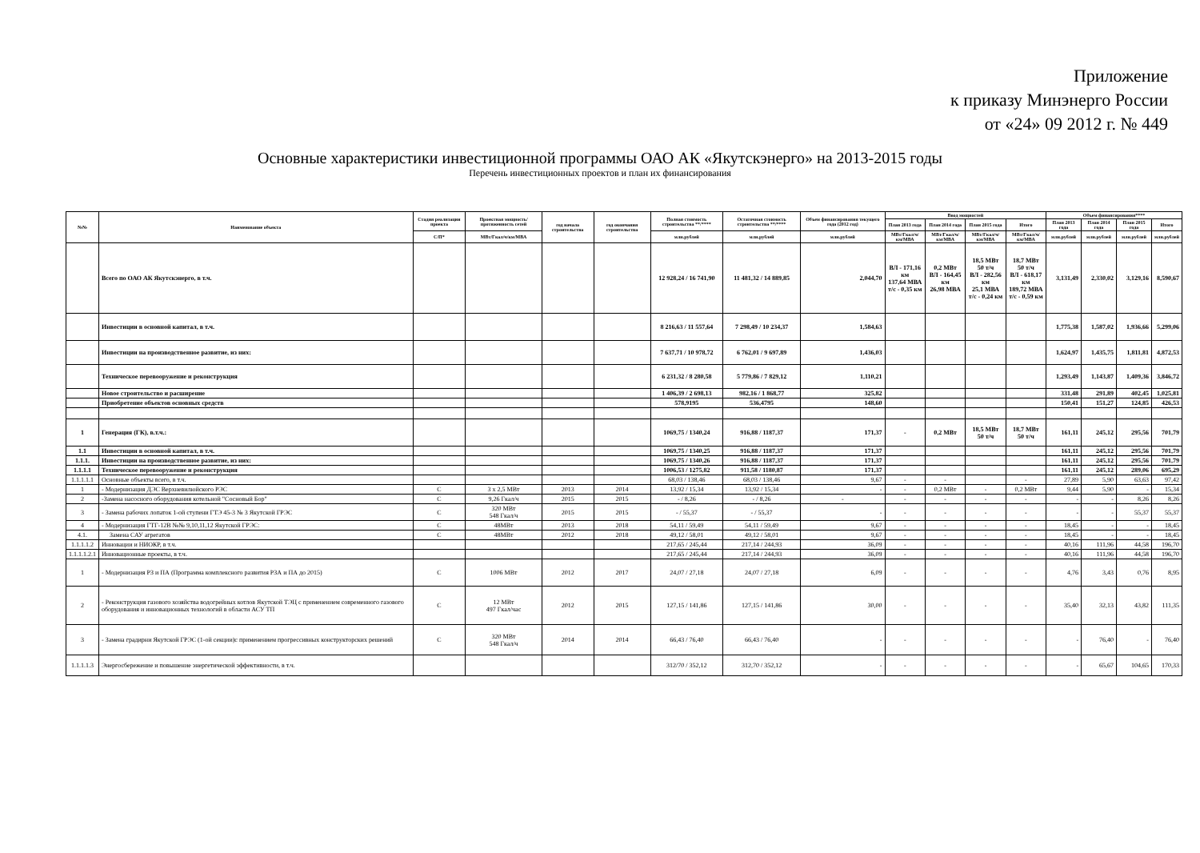Приложение
к приказу Минэнерго России
от «24» 09 2012 г. № 449
Основные характеристики инвестиционной программы ОАО АК «Якутскэнерго» на 2013-2015 годы
Перечень инвестиционных проектов и план их финансирования
| №№ | Наименование объекта | Стадия реализации проекта | Проектная мощность/ протяженность сетей | год начала строительства | год окончания строительства | Полная стоимость строительства **/**** | Остаточная стоимость строительства **/**** | Объем финансирования текущего года (2012 год) | Ввод мощностей | | | | Объем финансирования**** | | | |
| --- | --- | --- | --- | --- | --- | --- | --- | --- | --- | --- | --- | --- | --- | --- | --- | --- |
| | | | | | | | | | План 2013 года | План 2014 года | План 2015 года | Итого | План 2013 года | План 2014 года | План 2015 года | Итого |
| | | С/П* | МВт/Гкал/ч/км/МВА | | | млн.рублей | млн.рублей | млн.рублей | МВт/Гкал/ч/км/МВА | МВт/Гкал/ч/км/МВА | МВт/Гкал/ч/км/МВА | МВт/Гкал/ч/км/МВА | млн.рублей | млн.рублей | млн.рублей | млн.рублей |
| | Всего по ОАО АК Якутскэнерго, в т.ч. | | | | | 12 928,24 / 16 741,90 | 11 481,32 / 14 889,85 | 2,044,70 | ВЛ - 171,16 км 137,64 МВА т/с - 0,35 км | 0,2 МВт ВЛ - 164,45 км 26,98 МВА | 18,5 МВт 50 т/ч ВЛ - 282,56 км 25,1 МВА т/с - 0,24 км | 18,7 МВт 50 т/ч ВЛ - 618,17 км 189,72 МВА т/с - 0,59 км | 3,131,49 | 2,330,02 | 3,129,16 | 8,590,67 |
| | Инвестиции в основной капитал, в т.ч. | | | | | 8 216,63 / 11 557,64 | 7 298,49 / 10 234,37 | 1,584,63 | | | | | 1,775,38 | 1,587,02 | 1,936,66 | 5,299,06 |
| | Инвестиции на производственное развитие, из них: | | | | | 7 637,71 / 10 978,72 | 6 762,01 / 9 697,89 | 1,436,03 | | | | | 1,624,97 | 1,435,75 | 1,811,81 | 4,872,53 |
| | Техническое перевооружение и реконструкция | | | | | 6 231,32 / 8 280,58 | 5 779,86 / 7 829,12 | 1,110,21 | | | | | 1,293,49 | 1,143,87 | 1,409,36 | 3,846,72 |
| | Новое строительство и расширение | | | | | 1 406,39 / 2 698,13 | 982,16 / 1 868,77 | 325,82 | | | | | 331,48 | 291,89 | 402,45 | 1,025,81 |
| | Приобретение объектов основных средств | | | | | 578,9195 | 536,4795 | 148,60 | | | | | 150,41 | 151,27 | 124,85 | 426,53 |
| 1 | Генерация (ГК), в.т.ч.: | | | | | 1069,75 / 1340,24 | 916,88 / 1187,37 | 171,37 | - | 0,2 МВт | 18,5 МВт 50 т/ч | 18,7 МВт 50 т/ч | 161,11 | 245,12 | 295,56 | 701,79 |
| 1.1 | Инвестиции в основной капитал, в т.ч. | | | | | 1069,75 / 1340,25 | 916,88 / 1187,37 | 171,37 | | | | | 161,11 | 245,12 | 295,56 | 701,79 |
| 1.1.1. | Инвестиции на производственное развитие, из них: | | | | | 1069,75 / 1340,26 | 916,88 / 1187,37 | 171,37 | | | | | 161,11 | 245,12 | 295,56 | 701,79 |
| 1.1.1.1 | Техническое перевооружение и реконструкция | | | | | 1006,53 / 1275,82 | 911,58 / 1180,87 | 171,37 | | | | | 161,11 | 245,12 | 289,06 | 695,29 |
| 1.1.1.1.1 | Основные объекты всего, в т.ч. | | | | | 68,03 / 138,46 | 68,03 / 138,46 | 9,67 | - | - | | - | 27,89 | 5,90 | 63,63 | 97,42 |
| 1 | - Модернизация ДЭС Верхневилюйского РЭС | С | 3 х 2,5 МВт | 2013 | 2014 | 13,92 / 15,34 | 13,92 / 15,34 | - | - | 0,2 МВт | - | 0,2 МВт | 9,44 | 5,90 | - | 15,34 |
| 2 | -Замена насосного оборудования котельной "Сосновый Бор" | С | 9,26 Гкал/ч | 2015 | 2015 | - / 8,26 | - / 8,26 | - | - | - | - | - | - | - | 8,26 | 8,26 |
| 3 | - Замена рабочих лопаток 1-ой ступени ГТЭ 45-3 № 3 Якутской ГРЭС | С | 320 МВт 548 Гкал/ч | 2015 | 2015 | - / 55,37 | - / 55,37 | - | - | - | - | - | - | - | 55,37 | 55,37 |
| 4 | - Модернизация ГТГ-12В №№ 9,10,11,12 Якутской ГРЭС: | С | 48МВт | 2013 | 2018 | 54,11 / 59,49 | 54,11 / 59,49 | 9,67 | - | - | - | - | 18,45 | - | - | 18,45 |
| 4.1. | Замена САУ агрегатов | С | 48МВт | 2012 | 2018 | 49,12 / 58,01 | 49,12 / 58,01 | 9,67 | - | - | - | - | 18,45 | - | - | 18,45 |
| 1.1.1.1.2 | Инновации и НИОКР, в т.ч. | | | | | 217,65 / 245,44 | 217,14 / 244,93 | 36,09 | - | - | - | - | 40,16 | 111,96 | 44,58 | 196,70 |
| 1.1.1.1.2.1 | Инновационные проекты, в т.ч. | | | | | 217,65 / 245,44 | 217,14 / 244,93 | 36,09 | - | - | - | - | 40,16 | 111,96 | 44,58 | 196,70 |
| 1 | - Модернизация РЗ и ПА (Программа комплексного развития РЗА и ПА до 2015) | С | 1006 МВт | 2012 | 2017 | 24,07 / 27,18 | 24,07 / 27,18 | 6,09 | - | - | - | - | 4,76 | 3,43 | 0,76 | 8,95 |
| 2 | - Реконструкция газового хозяйства водогрейных котлов Якутской ТЭЦ с применением современного газового оборудования и инновационных технологий в области АСУ ТП | С | 12 МВт 497 Гкал/час | 2012 | 2015 | 127,15 / 141,86 | 127,15 / 141,86 | 30,00 | - | - | - | - | 35,40 | 32,13 | 43,82 | 111,35 |
| 3 | - Замена градирни Якутской ГРЭС (1-ой секции)с применением прогрессивных конструкторских решений | С | 320 МВт 548 Гкал/ч | 2014 | 2014 | 66,43 / 76,40 | 66,43 / 76,40 | - | - | - | - | - | - | 76,40 | - | 76,40 |
| 1.1.1.1.3 | Энергосбережение и повышение энергетической эффективности, в т.ч. | | | | | 312/70 / 352,12 | 312,70 / 352,12 | - | - | - | - | - | - | 65,67 | 104,65 | 170,33 |